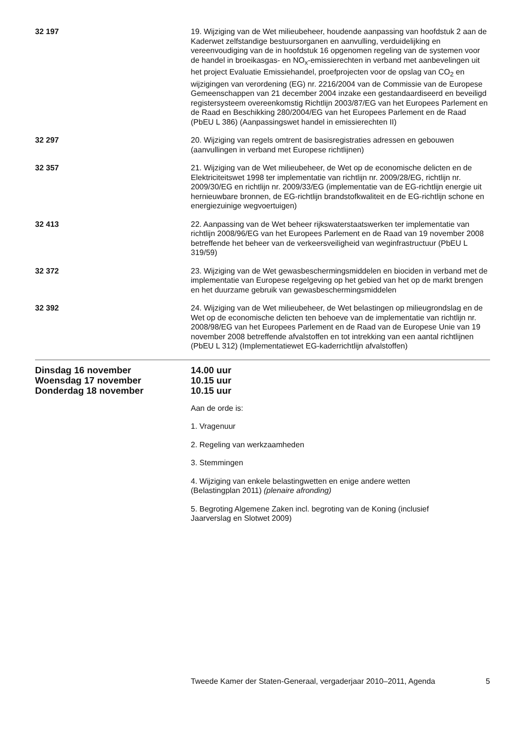32 197 19. Wijziging van de Wet milieubeheer, houdende aanpassing van hoofdstuk 2 aan de Kaderwet zelfstandige bestuursorganen en aanvulling, verduidelijking en vereenvoudiging van de in hoofdstuk 16 opgenomen regeling van de systemen voor de handel in broeikasgas- en NO<sub>x</sub>-emissierechten in verband met aanbevelingen uit het project Evaluatie Emissiehandel, proefprojecten voor de opslag van CO<sub>2</sub> en wijzigingen van verordening (EG) nr. 2216/2004 van de Commissie van de Europese Gemeenschappen van 21 december 2004 inzake een gestandaardiseerd en beveiligd registersysteem overeenkomstig Richtlijn 2003/87/EG van het Europees Parlement en de Raad en Beschikking 280/2004/EG van het Europees Parlement en de Raad (PbEU L 386) (Aanpassingswet handel in emissierechten II)
32 297 20. Wijziging van regels omtrent de basisregistraties adressen en gebouwen (aanvullingen in verband met Europese richtlijnen)
32 357 21. Wijziging van de Wet milieubeheer, de Wet op de economische delicten en de Elektriciteitswet 1998 ter implementatie van richtlijn nr. 2009/28/EG, richtlijn nr. 2009/30/EG en richtlijn nr. 2009/33/EG (implementatie van de EG-richtlijn energie uit hernieuwbare bronnen, de EG-richtlijn brandstofkwaliteit en de EG-richtlijn schone en energiezuinige wegvoertuigen)
32 413 22. Aanpassing van de Wet beheer rijkswaterstaatswerken ter implementatie van richtlijn 2008/96/EG van het Europees Parlement en de Raad van 19 november 2008 betreffende het beheer van de verkeersveiligheid van weginfrastructuur (PbEU L 319/59)
32 372 23. Wijziging van de Wet gewasbeschermingsmiddelen en biociden in verband met de implementatie van Europese regelgeving op het gebied van het op de markt brengen en het duurzame gebruik van gewasbeschermingsmiddelen
32 392 24. Wijziging van de Wet milieubeheer, de Wet belastingen op milieugrondslag en de Wet op de economische delicten ten behoeve van de implementatie van richtlijn nr. 2008/98/EG van het Europees Parlement en de Raad van de Europese Unie van 19 november 2008 betreffende afvalstoffen en tot intrekking van een aantal richtlijnen (PbEU L 312) (Implementatiewet EG-kaderrichtlijn afvalstoffen)
Dinsdag 16 november 14.00 uur
Woensdag 17 november 10.15 uur
Donderdag 18 november 10.15 uur
Aan de orde is:
1. Vragenuur
2. Regeling van werkzaamheden
3. Stemmingen
4. Wijziging van enkele belastingwetten en enige andere wetten
(Belastingplan 2011) (plenaire afronding)
5. Begroting Algemene Zaken incl. begroting van de Koning (inclusief
Jaarverslag en Slotwet 2009)
Tweede Kamer der Staten-Generaal, vergaderjaar 2010–2011, Agenda 5